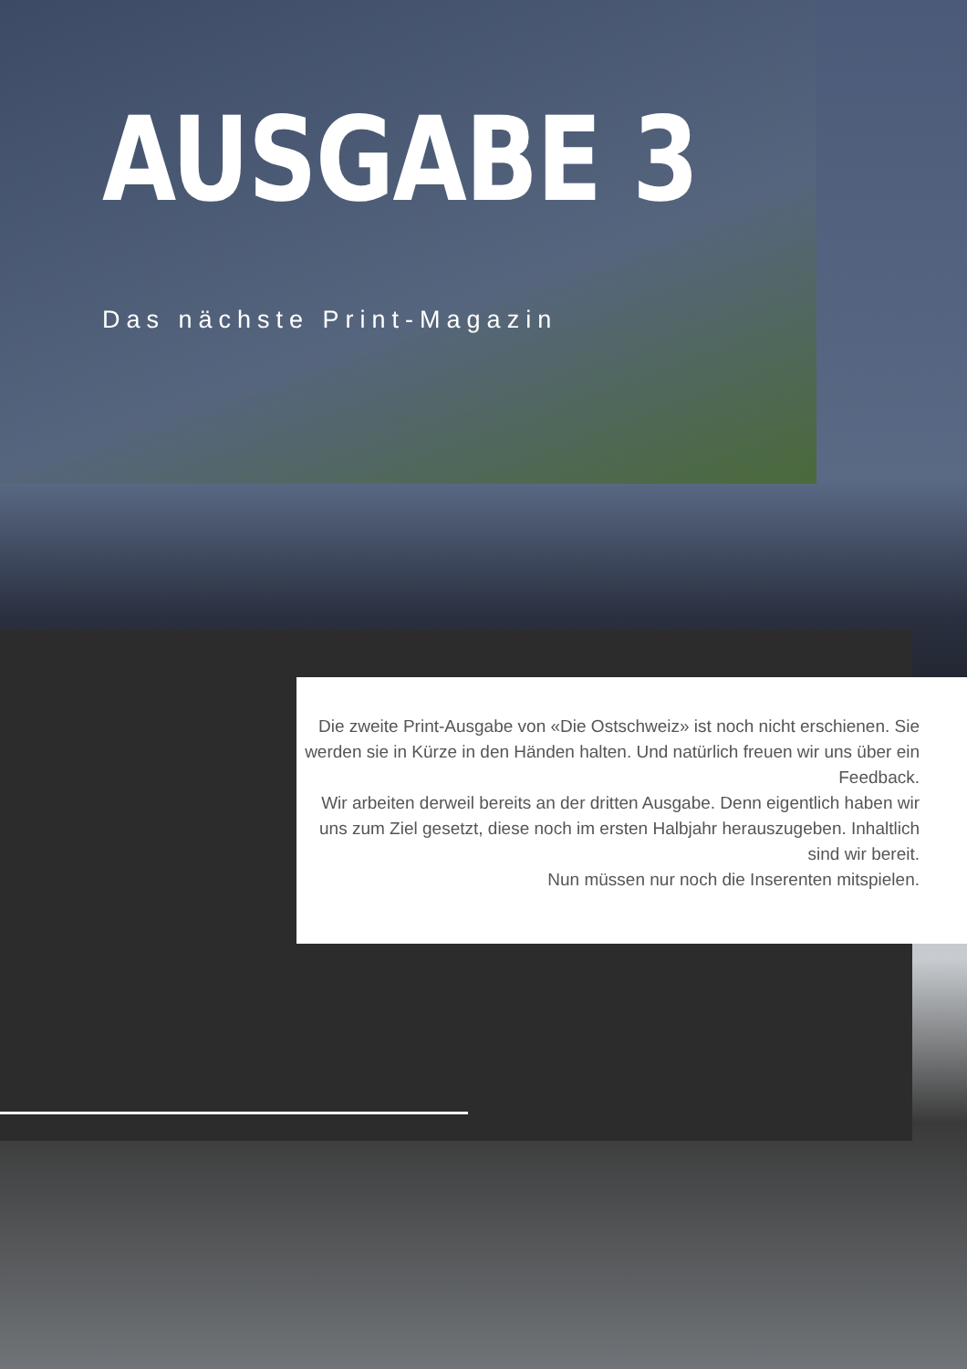AUSGABE 3
Das nächste Print-Magazin
Die zweite Print-Ausgabe von «Die Ostschweiz» ist noch nicht erschienen. Sie werden sie in Kürze in den Händen halten. Und natürlich freuen wir uns über ein Feedback.
Wir arbeiten derweil bereits an der dritten Ausgabe. Denn eigentlich haben wir uns zum Ziel gesetzt, diese noch im ersten Halbjahr herauszugeben. Inhaltlich sind wir bereit.
Nun müssen nur noch die Inserenten mitspielen.